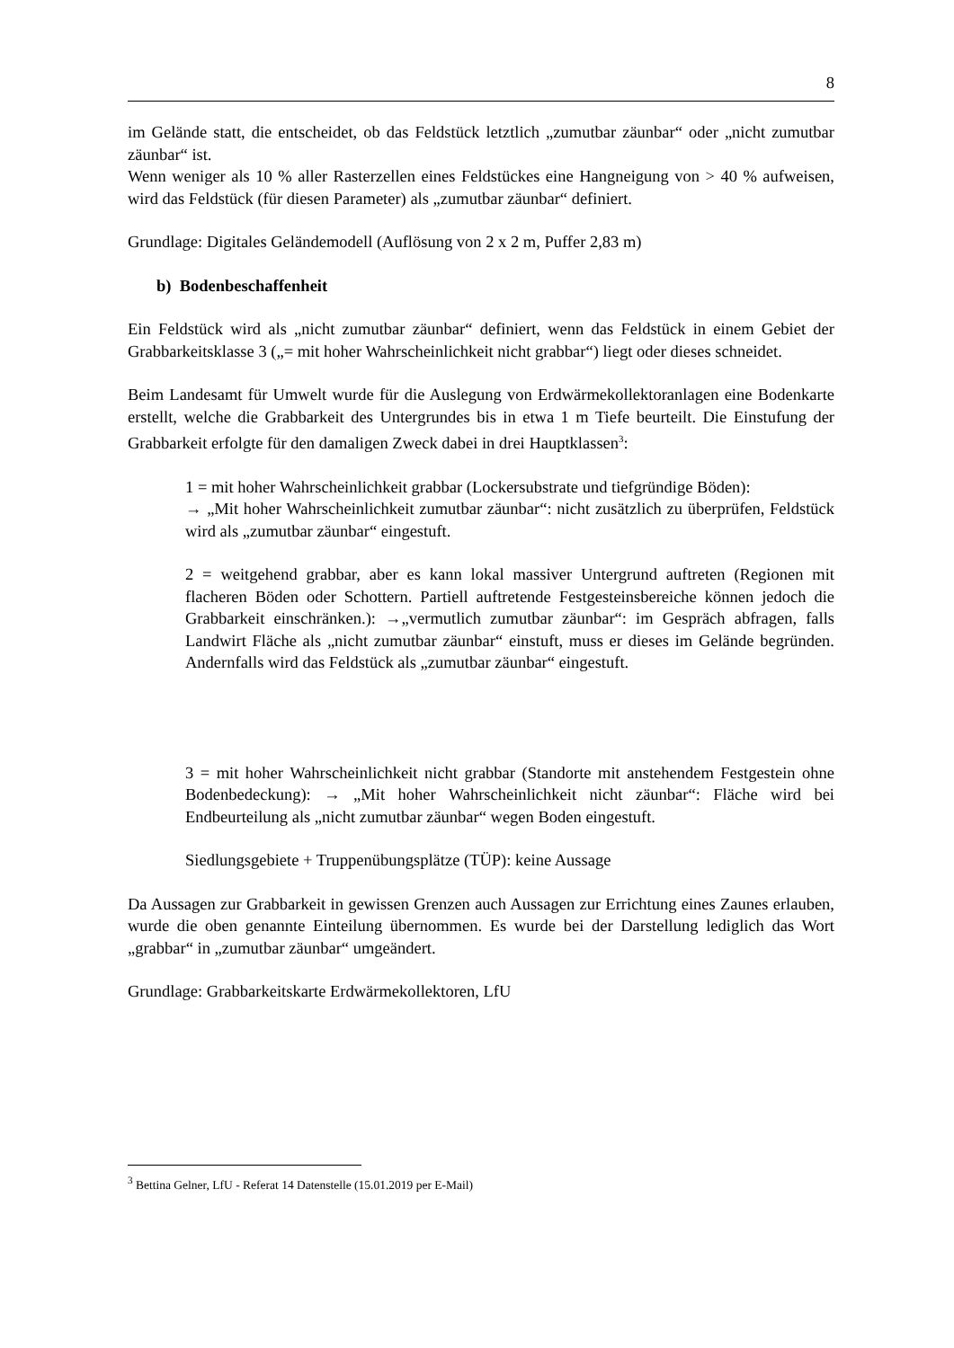8
im Gelände statt, die entscheidet, ob das Feldstück letztlich „zumutbar zäunbar“ oder „nicht zumutbar zäunbar“ ist.
Wenn weniger als 10 % aller Rasterzellen eines Feldstückes eine Hangneigung von > 40 % aufweisen, wird das Feldstück (für diesen Parameter) als „zumutbar zäunbar“ definiert.
Grundlage: Digitales Geländemodell (Auflösung von 2 x 2 m, Puffer 2,83 m)
b) Bodenbeschaffenheit
Ein Feldstück wird als „nicht zumutbar zäunbar“ definiert, wenn das Feldstück in einem Gebiet der Grabbarkeitsklasse 3 („= mit hoher Wahrscheinlichkeit nicht grabbar“) liegt oder dieses schneidet.
Beim Landesamt für Umwelt wurde für die Auslegung von Erdwärmekollektoranlagen eine Bodenkarte erstellt, welche die Grabbarkeit des Untergrundes bis in etwa 1 m Tiefe beurteilt. Die Einstufung der Grabbarkeit erfolgte für den damaligen Zweck dabei in drei Hauptklassen<sup>3</sup>:
1 = mit hoher Wahrscheinlichkeit grabbar (Lockersubstrate und tiefgründige Böden):
→ „Mit hoher Wahrscheinlichkeit zumutbar zäunbar“: nicht zusätzlich zu überprüfen, Feldstück wird als „zumutbar zäunbar“ eingestuft.
2 = weitgehend grabbar, aber es kann lokal massiver Untergrund auftreten (Regionen mit flacheren Böden oder Schottern. Partiell auftretende Festgesteinsbereiche können jedoch die Grabbarkeit einschränken.): →„vermutlich zumutbar zäunbar“: im Gespräch abfragen, falls Landwirt Fläche als „nicht zumutbar zäunbar“ einstuft, muss er dieses im Gelände begründen. Andernfalls wird das Feldstück als „zumutbar zäunbar“ eingestuft.
3 = mit hoher Wahrscheinlichkeit nicht grabbar (Standorte mit anstehendem Festgestein ohne Bodenbedeckung): → „Mit hoher Wahrscheinlichkeit nicht zäunbar“: Fläche wird bei Endbeurteilung als „nicht zumutbar zäunbar“ wegen Boden eingestuft.
Siedlungsgebiete + Truppenübungsplätze (TÜP): keine Aussage
Da Aussagen zur Grabbarkeit in gewissen Grenzen auch Aussagen zur Errichtung eines Zaunes erlauben, wurde die oben genannte Einteilung übernommen. Es wurde bei der Darstellung lediglich das Wort „grabbar“ in „zumutbar zäunbar“ umgeändert.
Grundlage: Grabbarkeitskarte Erdwärmekollektoren, LfU
<sup>3</sup> Bettina Gelner, LfU - Referat 14 Datenstelle (15.01.2019 per E-Mail)